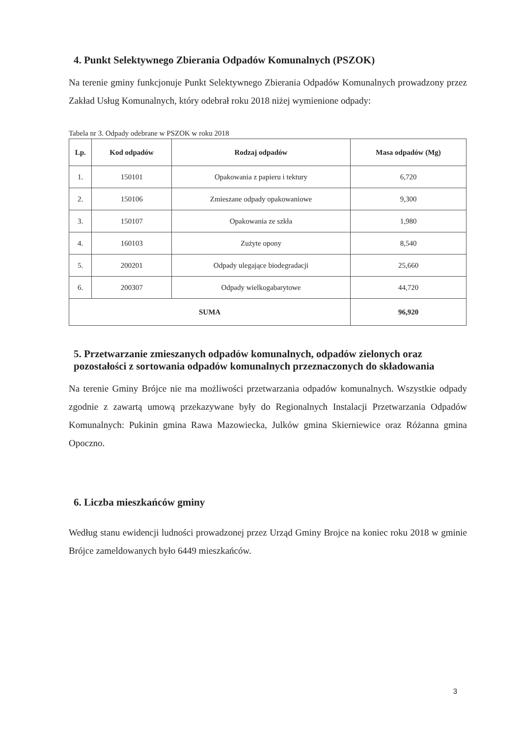4. Punkt Selektywnego Zbierania Odpadów Komunalnych (PSZOK)
Na terenie gminy funkcjonuje Punkt Selektywnego Zbierania Odpadów Komunalnych prowadzony przez Zakład Usług Komunalnych, który odebrał roku 2018 niżej wymienione odpady:
Tabela nr 3. Odpady odebrane w PSZOK w roku 2018
| Lp. | Kod odpadów | Rodzaj odpadów | Masa odpadów (Mg) |
| --- | --- | --- | --- |
| 1. | 150101 | Opakowania z papieru i tektury | 6,720 |
| 2. | 150106 | Zmieszane odpady opakowaniowe | 9,300 |
| 3. | 150107 | Opakowania ze szkła | 1,980 |
| 4. | 160103 | Zużyte opony | 8,540 |
| 5. | 200201 | Odpady ulegające biodegradacji | 25,660 |
| 6. | 200307 | Odpady wielkogabarytowe | 44,720 |
| SUMA | | | 96,920 |
5. Przetwarzanie zmieszanych odpadów komunalnych, odpadów zielonych oraz pozostałości z sortowania odpadów komunalnych przeznaczonych do składowania
Na terenie Gminy Brójce nie ma możliwości przetwarzania odpadów komunalnych. Wszystkie odpady zgodnie z zawartą umową przekazywane były do Regionalnych Instalacji Przetwarzania Odpadów Komunalnych: Pukinin gmina Rawa Mazowiecka, Julków gmina Skierniewice oraz Różanna gmina Opoczno.
6. Liczba mieszkańców gminy
Według stanu ewidencji ludności prowadzonej przez Urząd Gminy Brojce na koniec roku 2018 w gminie Brójce zameldowanych było 6449 mieszkańców.
3